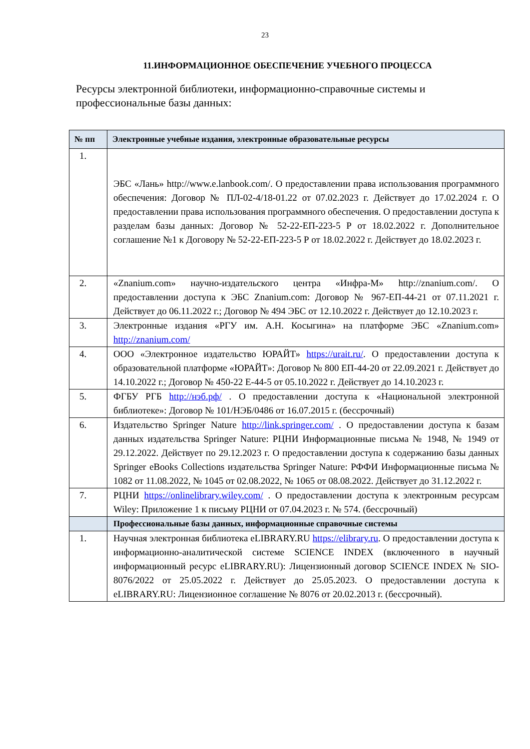23
11.ИНФОРМАЦИОННОЕ ОБЕСПЕЧЕНИЕ УЧЕБНОГО ПРОЦЕССА
Ресурсы электронной библиотеки, информационно-справочные системы и профессиональные базы данных:
| № пп | Электронные учебные издания, электронные образовательные ресурсы |
| --- | --- |
| 1. | ЭБС «Лань» http://www.e.lanbook.com/. О предоставлении права использования программного обеспечения: Договор № ПЛ-02-4/18-01.22 от 07.02.2023 г. Действует до 17.02.2024 г. О предоставлении права использования программного обеспечения. О предоставлении доступа к разделам базы данных: Договор № 52-22-ЕП-223-5 Р от 18.02.2022 г. Дополнительное соглашение №1 к Договору № 52-22-ЕП-223-5 Р от 18.02.2022 г. Действует до 18.02.2023 г. |
| 2. | «Znanium.com» научно-издательского центра «Инфра-М» http://znanium.com/. О предоставлении доступа к ЭБС Znanium.com: Договор № 967-ЕП-44-21 от 07.11.2021 г. Действует до 06.11.2022 г.; Договор № 494 ЭБС от 12.10.2022 г. Действует до 12.10.2023 г. |
| 3. | Электронные издания «РГУ им. А.Н. Косыгина» на платформе ЭБС «Znanium.com» http://znanium.com/ |
| 4. | ООО «Электронное издательство ЮРАЙТ» https://urait.ru/ . О предоставлении доступа к образовательной платформе «ЮРАЙТ»: Договор № 800 ЕП-44-20 от 22.09.2021 г. Действует до 14.10.2022 г.; Договор № 450-22 Е-44-5 от 05.10.2022 г. Действует до 14.10.2023 г. |
| 5. | ФГБУ РГБ http://нэб.рф/ . О предоставлении доступа к «Национальной электронной библиотеке»: Договор № 101/НЭБ/0486 от 16.07.2015 г. (бессрочный) |
| 6. | Издательство Springer Nature http://link.springer.com/ . О предоставлении доступа к базам данных издательства Springer Nature: РЦНИ Информационные письма № 1948, № 1949 от 29.12.2022. Действует по 29.12.2023 г. О предоставлении доступа к содержанию базы данных Springer eBooks Collections издательства Springer Nature: РФФИ Информационные письма № 1082 от 11.08.2022, № 1045 от 02.08.2022, № 1065 от 08.08.2022. Действует до 31.12.2022 г. |
| 7. | РЦНИ https://onlinelibrary.wiley.com/ . О предоставлении доступа к электронным ресурсам Wiley: Приложение 1 к письму РЦНИ от 07.04.2023 г. № 574. (бессрочный) |
| | Профессиональные базы данных, информационные справочные системы |
| 1. | Научная электронная библиотека eLIBRARY.RU https://elibrary.ru . О предоставлении доступа к информационно-аналитической системе SCIENCE INDEX (включенного в научный информационный ресурс eLIBRARY.RU): Лицензионный договор SCIENCE INDEX № SIO-8076/2022 от 25.05.2022 г. Действует до 25.05.2023. О предоставлении доступа к eLIBRARY.RU: Лицензионное соглашение № 8076 от 20.02.2013 г. (бессрочный). |